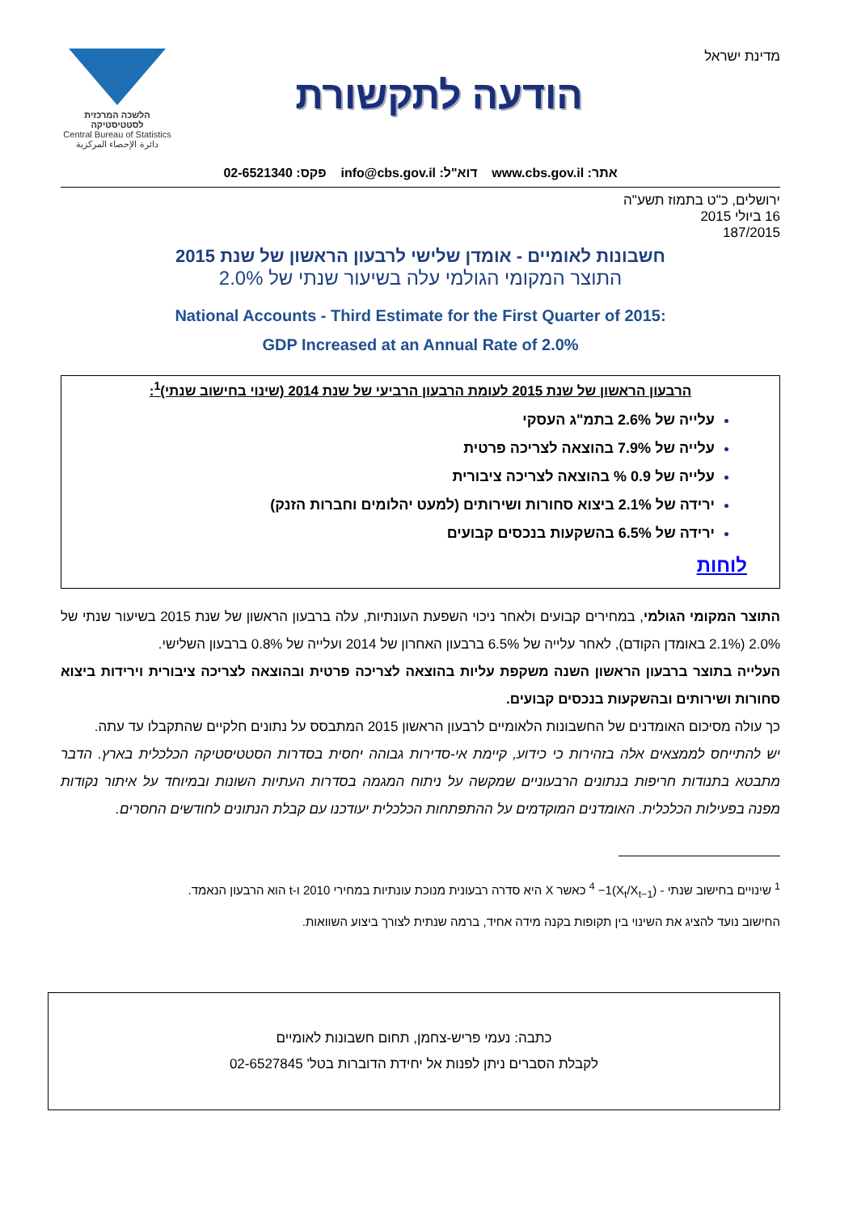מדינת ישראל
הודעה לתקשורת
הלשכה המרכזית לסטטיסטיקה
Central Bureau of Statistics
دائرة الإحصاء المركزية
אתר: www.cbs.gov.il דוא"ל: info@cbs.gov.il פקס: 02-6521340
ירושלים, כ"ט בתמוז תשע"ה
16 ביולי 2015
187/2015
חשבונות לאומיים - אומדן שלישי לרבעון הראשון של שנת 2015
התוצר המקומי הגולמי עלה בשיעור שנתי של 2.0%
National Accounts - Third Estimate for the First Quarter of 2015:
GDP Increased at an Annual Rate of 2.0%
הרבעון הראשון של שנת 2015 לעומת הרבעון הרביעי של שנת 2014 (שינוי בחישוב שנתי)<sup>1</sup>:
עלייה של 2.6% בתמ"ג העסקי
עלייה של 7.9% בהוצאה לצריכה פרטית
עלייה של 0.9 % בהוצאה לצריכה ציבורית
ירידה של 2.1% ביצוא סחורות ושירותים (למעט יהלומים וחברות הזנק)
ירידה של 6.5% בהשקעות בנכסים קבועים
לוחות
התוצר המקומי הגולמי, במחירים קבועים ולאחר ניכוי השפעת העונתיות, עלה ברבעון הראשון של שנת 2015 בשיעור שנתי של 2.0% (2.1% באומדן הקודם), לאחר עלייה של 6.5% ברבעון האחרון של 2014 ועלייה של 0.8% ברבעון השלישי.
העלייה בתוצר ברבעון הראשון השנה משקפת עליות בהוצאה לצריכה פרטית ובהוצאה לצריכה ציבורית וירידות ביצוא סחורות ושירותים ובהשקעות בנכסים קבועים.
כך עולה מסיכום האומדנים של החשבונות הלאומיים לרבעון הראשון 2015 המתבסס על נתונים חלקיים שהתקבלו עד עתה.
יש להתייחס לממצאים אלה בזהירות כי כידוע, קיימת אי-סדירות גבוהה יחסית בסדרות הסטטיסטיקה הכלכלית בארץ. הדבר מתבטא בתנודות חריפות בנתונים הרבעוניים שמקשה על ניתוח המגמה בסדרות העתיות השונות ובמיוחד על איתור נקודות מפנה בפעילות הכלכלית. האומדנים המוקדמים על ההתפתחות הכלכלית יעודכנו עם קבלת הנתונים לחודשים החסרים.
<sup>1</sup> שינויים בחישוב שנתי - (X<sub>t</sub>/X<sub>t−1</sub>)<sup>4</sup> −1 כאשר X היא סדרה רבעונית מנוכת עונתיות במחירי 2010 ו-t הוא הרבעון הנאמד.
החישוב נועד להציג את השינוי בין תקופות בקנה מידה אחיד, ברמה שנתית לצורך ביצוע השוואות.
כתבה: נעמי פריש-צחמן, תחום חשבונות לאומיים
לקבלת הסברים ניתן לפנות אל יחידת הדוברות בטל' 02-6527845